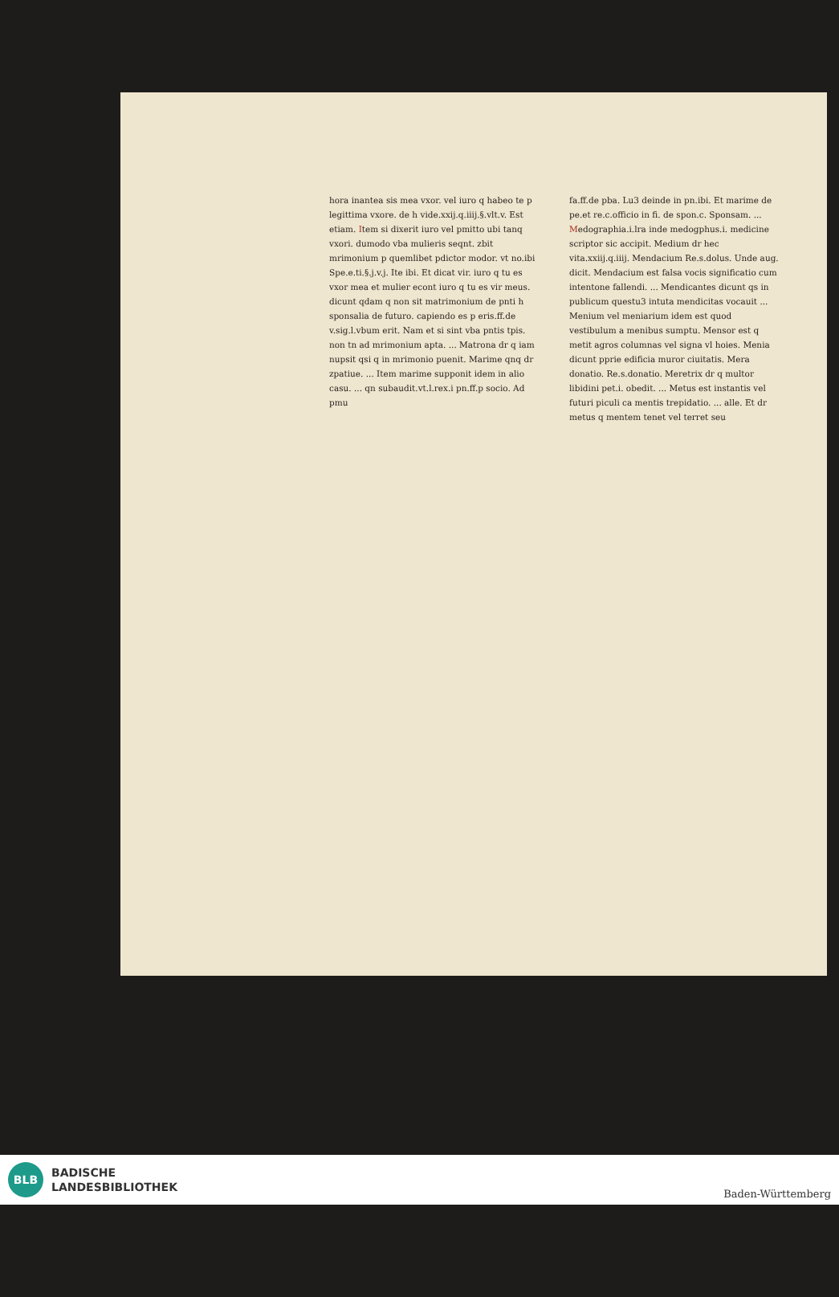hora inantea sis mea vxor. vel iuro q habeo te p legittima vxore. de h vide.xxij.q.iiij.§.vlt.v. Est etiam. Item si dixerit iuro vel pmitto ubi tanq vxori. dumodo vba mulieris seqnt. zbit mrimonium p quemlibet pdictor modor. vt no.ibi Spe.e.ti.§.j.v.j. Ite ibi. Et dicat vir. iuro q tu es vxor mea et mulier econt iuro q tu es vir meus. dicunt qdam q non sit matrimonium de pnti h sponsalia de futuro. capiendo es p eris.ff.de v.sig.l.vbum erit. Nam et si sint vba pntis tpis. non tn ad mrimonium apta. ... Matrona dr q iam nupsit qsi q in mrimonio puenit. Marime qnq dr zpatiue. ... Item marime supponit idem in alio casu. ... qn subaudit.vt.l.rex.i pn.ff.p socio. Ad pmu
fa.ff.de pba. Lu3 deinde in pn.ibi. Et marime de pe.et re.c.officio in fi. de spon.c. Sponsam. ... Medographia.i.lra inde medogphus.i. medicine scriptor sic accipit. Medium dr hec vita.xxiij.q.iiij. Mendacium Re.s.dolus. Unde aug. dicit. Mendacium est falsa vocis significatio cum intentone fallendi. ... Mendicantes dicunt qs in publicum questu3 intuta mendicitas vocauit ... Menium vel meniarium idem est quod vestibulum a menibus sumptu. Mensor est q metit agros columnas vel signa vl hoies. Menia dicunt pprie edificia muror ciuitatis. Mera donatio. Re.s.donatio. Meretrix dr q multor libidini pet.i. obedit. ... Metus est instantis vel futuri piculi ca mentis trepidatio. ... alle. Et dr metus q mentem tenet vel terret seu
BLB
BADISCHE
LANDESBIBLIOTHEK
Baden-Württemberg